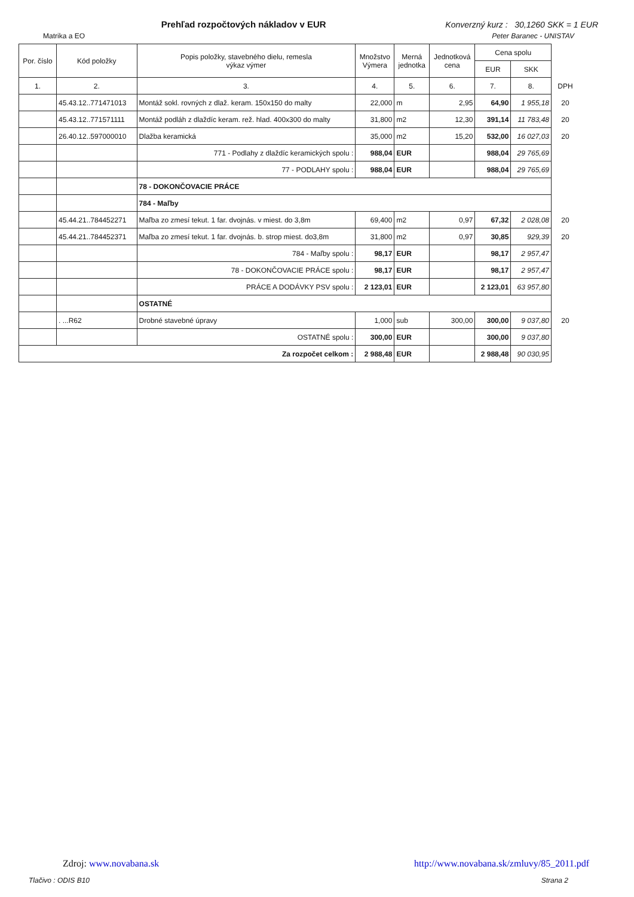Prehľad rozpočtových nákladov v EUR
Konverzný kurz : 30,1260 SKK = 1 EUR
Matrika a EO Peter Baranec - UNISTAV
| Por. číslo | Kód položky | Popis položky, stavebného dielu, remesla výkaz výmer | Množstvo Výmera | Merná jednotka | Jednotková cena | Cena spolu | | |
| | | | | | | EUR | SKK | |
| 1. | 2. | 3. | 4. | 5. | 6. | 7. | 8. | DPH |
| | 45.43.12..771471013 | Montáž sokl. rovných z dlaž. keram. 150x150 do malty | 22,000 | m | 2,95 | 64,90 | 1 955,18 | 20 |
| | 45.43.12..771571111 | Montáž podláh z dlaždíc keram. rež. hlad. 400x300 do malty | 31,800 | m2 | 12,30 | 391,14 | 11 783,48 | 20 |
| | 26.40.12..597000010 | Dlažba keramická | 35,000 | m2 | 15,20 | 532,00 | 16 027,03 | 20 |
| | | 771 - Podlahy z dlaždíc keramických spolu : | 988,04 | EUR | | 988,04 | 29 765,69 | |
| | | 77 - PODLAHY spolu : | 988,04 | EUR | | 988,04 | 29 765,69 | |
| | | 78 - DOKONČOVACIE PRÁCE | | | | | | |
| | | 784 - Maľby | | | | | | |
| | 45.44.21..784452271 | Maľba zo zmesí tekut. 1 far. dvojnás. v miest. do 3,8m | 69,400 | m2 | 0,97 | 67,32 | 2 028,08 | 20 |
| | 45.44.21..784452371 | Maľba zo zmesí tekut. 1 far. dvojnás. b. strop miest. do3,8m | 31,800 | m2 | 0,97 | 30,85 | 929,39 | 20 |
| | | 784 - Maľby spolu : | 98,17 | EUR | | 98,17 | 2 957,47 | |
| | | 78 - DOKONČOVACIE PRÁCE spolu : | 98,17 | EUR | | 98,17 | 2 957,47 | |
| | | PRÁCE A DODÁVKY PSV spolu : | 2 123,01 | EUR | | 2 123,01 | 63 957,80 | |
| | | OSTATNÉ | | | | | | |
| | . ...R62 | Drobné stavebné úpravy | 1,000 | sub | 300,00 | 300,00 | 9 037,80 | 20 |
| | | OSTATNÉ spolu : | 300,00 | EUR | | 300,00 | 9 037,80 | |
| Za rozpočet celkom : | | | 2 988,48 | EUR | | 2 988,48 | 90 030,95 | |
Zdroj: www.novabana.sk http://www.novabana.sk/zmluvy/85_2011.pdf
Tlačivo : ODIS B10 Strana 2